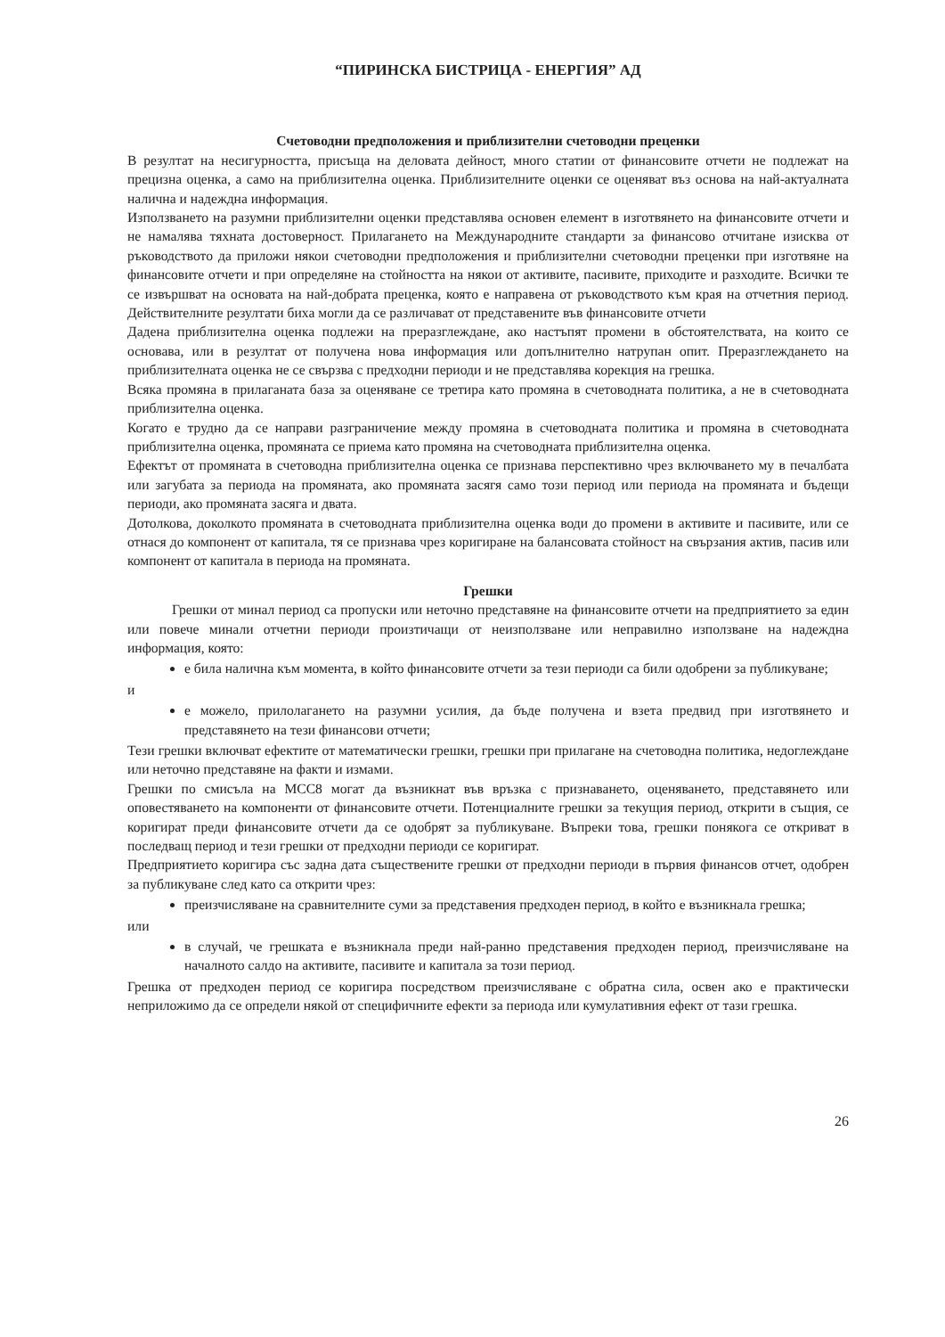“ПИРИНСКА БИСТРИЦА - ЕНЕРГИЯ” АД
Счетоводни предположения и приблизителни счетоводни преценки
В резултат на несигурността, присъща на деловата дейност, много статии от финансовите отчети не подлежат на прецизна оценка, а само на приблизителна оценка. Приблизителните оценки се оценяват въз основа на най-актуалната налична и надеждна информация.
Използването на разумни приблизителни оценки представлява основен елемент в изготвянето на финансовите отчети и не намалява тяхната достоверност. Прилагането на Международните стандарти за финансово отчитане изисква от ръководството да приложи някои счетоводни предположения и приблизителни счетоводни преценки при изготвяне на финансовите отчети и при определяне на стойността на някои от активите, пасивите, приходите и разходите. Всички те се извършват на основата на най-добрата преценка, която е направена от ръководството към края на отчетния период. Действителните резултати биха могли да се различават от представените във финансовите отчети
Дадена приблизителна оценка подлежи на преразглеждане, ако настъпят промени в обстоятелствата, на които се основава, или в резултат от получена нова информация или допълнително натрупан опит. Преразглеждането на приблизителната оценка не се свързва с предходни периоди и не представлява корекция на грешка.
Всяка промяна в прилаганата база за оценяване се третира като промяна в счетоводната политика, а не в счетоводната приблизителна оценка.
Когато е трудно да се направи разграничение между промяна в счетоводната политика и промяна в счетоводната приблизителна оценка, промяната се приема като промяна на счетоводната приблизителна оценка.
Ефектът от промяната в счетоводна приблизителна оценка се признава перспективно чрез включването му в печалбата или загубата за периода на промяната, ако промяната засягя само този период или периода на промяната и бъдещи периоди, ако промяната засяга и двата.
Дотолкова, доколкото промяната в счетоводната приблизителна оценка води до промени в активите и пасивите, или се отнася до компонент от капитала, тя се признава чрез коригиране на балансовата стойност на свързания актив, пасив или компонент от капитала в периода на промяната.
Грешки
Грешки от минал период са пропуски или неточно представяне на финансовите отчети на предприятието за един или повече минали отчетни периоди произтичащи от неизползване или неправилно използване на надеждна информация, която:
е била налична към момента, в който финансовите отчети за тези периоди са били одобрени за публикуване;
и
е можело, прилолагането на разумни усилия, да бъде получена и взета предвид при изготвянето и представянето на тези финансови отчети;
Тези грешки включват ефектите от математически грешки, грешки при прилагане на счетоводна политика, недоглеждане или неточно представяне на факти и измами.
Грешки по смисъла на МСС8 могат да възникнат във връзка с признаването, оценяването, представянето или оповестяването на компоненти от финансовите отчети. Потенциалните грешки за текущия период, открити в същия, се коригират преди финансовите отчети да се одобрят за публикуване. Въпреки това, грешки понякога се откриват в последващ период и тези грешки от предходни периоди се коригират.
Предприятието коригира със задна дата съществените грешки от предходни периоди в първия финансов отчет, одобрен за публикуване след като са открити чрез:
преизчисляване на сравнителните суми за представения предходен период, в който е възникнала грешка;
или
в случай, че грешката е възникнала преди най-ранно представения предходен период, преизчисляване на началното салдо на активите, пасивите и капитала за този период.
Грешка от предходен период се коригира посредством преизчисляване с обратна сила, освен ако е практически неприложимо да се определи някой от специфичните ефекти за периода или кумулативния ефект от тази грешка.
26